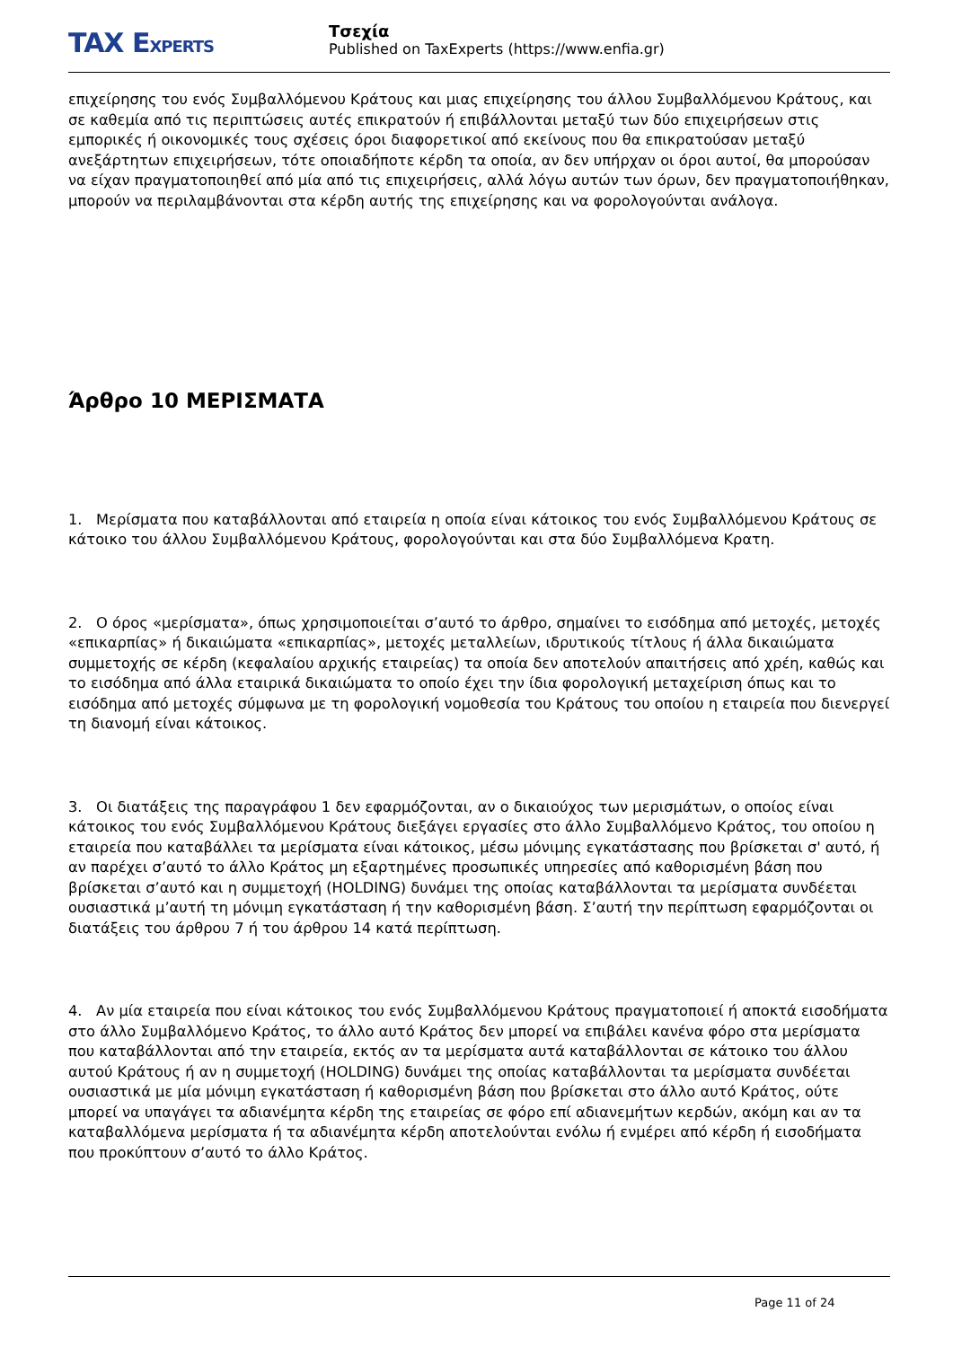TAX EXPERTS
Τσεχία
Published on TaxExperts (https://www.enfia.gr)
επιχείρησης του ενός Συμβαλλόμενου Κράτους και μιας επιχείρησης του άλλου Συμβαλλόμενου Κράτους, και σε καθεμία από τις περιπτώσεις αυτές επικρατούν ή επιβάλλονται μεταξύ των δύο επιχειρήσεων στις εμπορικές ή οικονομικές τους σχέσεις όροι διαφορετικοί από εκείνους που θα επικρατούσαν μεταξύ ανεξάρτητων επιχειρήσεων, τότε οποιαδήποτε κέρδη τα οποία, αν δεν υπήρχαν οι όροι αυτοί, θα μπορούσαν να είχαν πραγματοποιηθεί από μία από τις επιχειρήσεις, αλλά λόγω αυτών των όρων, δεν πραγματοποιήθηκαν, μπορούν να περιλαμβάνονται στα κέρδη αυτής της επιχείρησης και να φορολογούνται ανάλογα.
Άρθρο 10 ΜΕΡΙΣΜΑΤΑ
1. Μερίσματα που καταβάλλονται από εταιρεία η οποία είναι κάτοικος του ενός Συμβαλλόμενου Κράτους σε κάτοικο του άλλου Συμβαλλόμενου Κράτους, φορολογούνται και στα δύο Συμβαλλόμενα Κρατη.
2. Ο όρος «μερίσματα», όπως χρησιμοποιείται σ’αυτό το άρθρο, σημαίνει το εισόδημα από μετοχές, μετοχές «επικαρπίας» ή δικαιώματα «επικαρπίας», μετοχές μεταλλείων, ιδρυτικούς τίτλους ή άλλα δικαιώματα συμμετοχής σε κέρδη (κεφαλαίου αρχικής εταιρείας) τα οποία δεν αποτελούν απαιτήσεις από χρέη, καθώς και το εισόδημα από άλλα εταιρικά δικαιώματα το οποίο έχει την ίδια φορολογική μεταχείριση όπως και το εισόδημα από μετοχές σύμφωνα με τη φορολογική νομοθεσία του Κράτους του οποίου η εταιρεία που διενεργεί τη διανομή είναι κάτοικος.
3. Οι διατάξεις της παραγράφου 1 δεν εφαρμόζονται, αν ο δικαιούχος των μερισμάτων, ο οποίος είναι κάτοικος του ενός Συμβαλλόμενου Κράτους διεξάγει εργασίες στο άλλο Συμβαλλόμενο Κράτος, του οποίου η εταιρεία που καταβάλλει τα μερίσματα είναι κάτοικος, μέσω μόνιμης εγκατάστασης που βρίσκεται σ' αυτό, ή αν παρέχει σ’αυτό το άλλο Κράτος μη εξαρτημένες προσωπικές υπηρεσίες από καθορισμένη βάση που βρίσκεται σ’αυτό και η συμμετοχή (HOLDING) δυνάμει της οποίας καταβάλλονται τα μερίσματα συνδέεται ουσιαστικά μ’αυτή τη μόνιμη εγκατάσταση ή την καθορισμένη βάση. Σ’αυτή την περίπτωση εφαρμόζονται οι διατάξεις του άρθρου 7 ή του άρθρου 14 κατά περίπτωση.
4. Αν μία εταιρεία που είναι κάτοικος του ενός Συμβαλλόμενου Κράτους πραγματοποιεί ή αποκτά εισοδήματα στο άλλο Συμβαλλόμενο Κράτος, το άλλο αυτό Κράτος δεν μπορεί να επιβάλει κανένα φόρο στα μερίσματα που καταβάλλονται από την εταιρεία, εκτός αν τα μερίσματα αυτά καταβάλλονται σε κάτοικο του άλλου αυτού Κράτους ή αν η συμμετοχή (HOLDING) δυνάμει της οποίας καταβάλλονται τα μερίσματα συνδέεται ουσιαστικά με μία μόνιμη εγκατάσταση ή καθορισμένη βάση που βρίσκεται στο άλλο αυτό Κράτος, ούτε μπορεί να υπαγάγει τα αδιανέμητα κέρδη της εταιρείας σε φόρο επί αδιανεμήτων κερδών, ακόμη και αν τα καταβαλλόμενα μερίσματα ή τα αδιανέμητα κέρδη αποτελούνται ενόλω ή ενμέρει από κέρδη ή εισοδήματα που προκύπτουν σ’αυτό το άλλο Κράτος.
Page 11 of 24